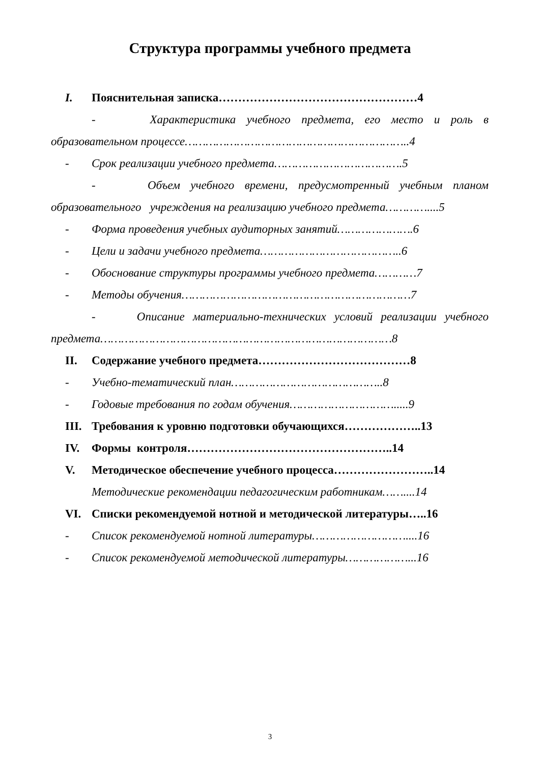Структура программы учебного предмета
I. Пояснительная записка……………………………………………4
- Характеристика учебного предмета, его место и роль в
образовательном процессе………………………………………………………..4
- Срок реализации учебного предмета……………………………….5
- Объем учебного времени, предусмотренный учебным планом
образовательного учреждения на реализацию учебного предмета…………....5
- Форма проведения учебных аудиторных занятий………………….6
- Цели и задачи учебного предмета…………………………………..6
- Обоснование структуры программы учебного предмета…………7
- Методы обучения…………………………………………………………7
- Описание материально-технических условий реализации учебного
предмета…………………………………………………………………………8
II. Содержание учебного предмета…………………………………8
- Учебно-тематический план……………………………………..8
- Годовые требования по годам обучения………………………….....9
III. Требования к уровню подготовки обучающихся………………..13
IV. Формы контроля……………………………………………..14
V. Методическое обеспечение учебного процесса……………………..14
Методические рекомендации педагогическим работникам……....14
VI. Списки рекомендуемой нотной и методической литературы…..16
- Список рекомендуемой нотной литературы………………………....16
- Список рекомендуемой методической литературы………………...16
3